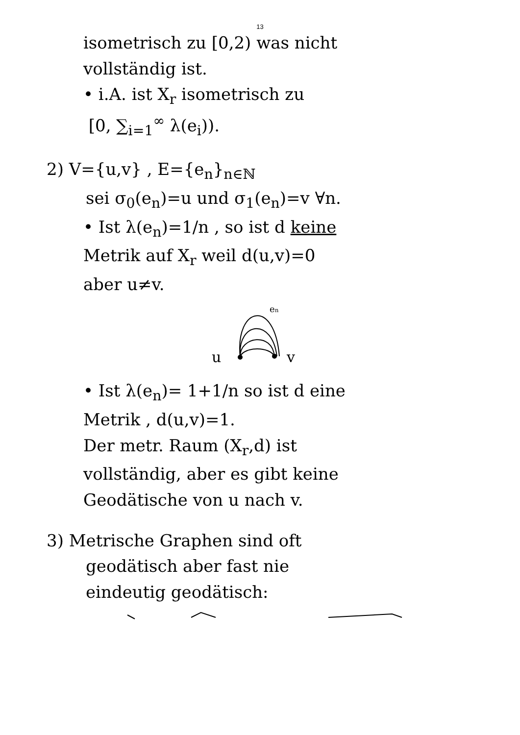13
isometrisch zu [0,2) was nicht
vollständig ist.
• i.A. ist X<sub>r</sub> isometrisch zu
[0, ∑<sub>i=1</sub><sup>∞</sup> λ(e<sub>i</sub>)).
2) V={u,v} , E={e<sub>n</sub>}<sub>n∈ℕ</sub>
sei σ<sub>0</sub>(e<sub>n</sub>)=u und σ<sub>1</sub>(e<sub>n</sub>)=v ∀n.
• Ist λ(e<sub>n</sub>)=1/n , so ist d keine
Metrik auf X<sub>r</sub> weil d(u,v)=0
aber u≠v.
en
u
v
• Ist λ(e<sub>n</sub>)= 1+1/n so ist d eine
Metrik , d(u,v)=1.
Der metr. Raum (X<sub>r</sub>,d) ist
vollständig, aber es gibt keine
Geodätische von u nach v.
3) Metrische Graphen sind oft
geodätisch aber fast nie
eindeutig geodätisch: